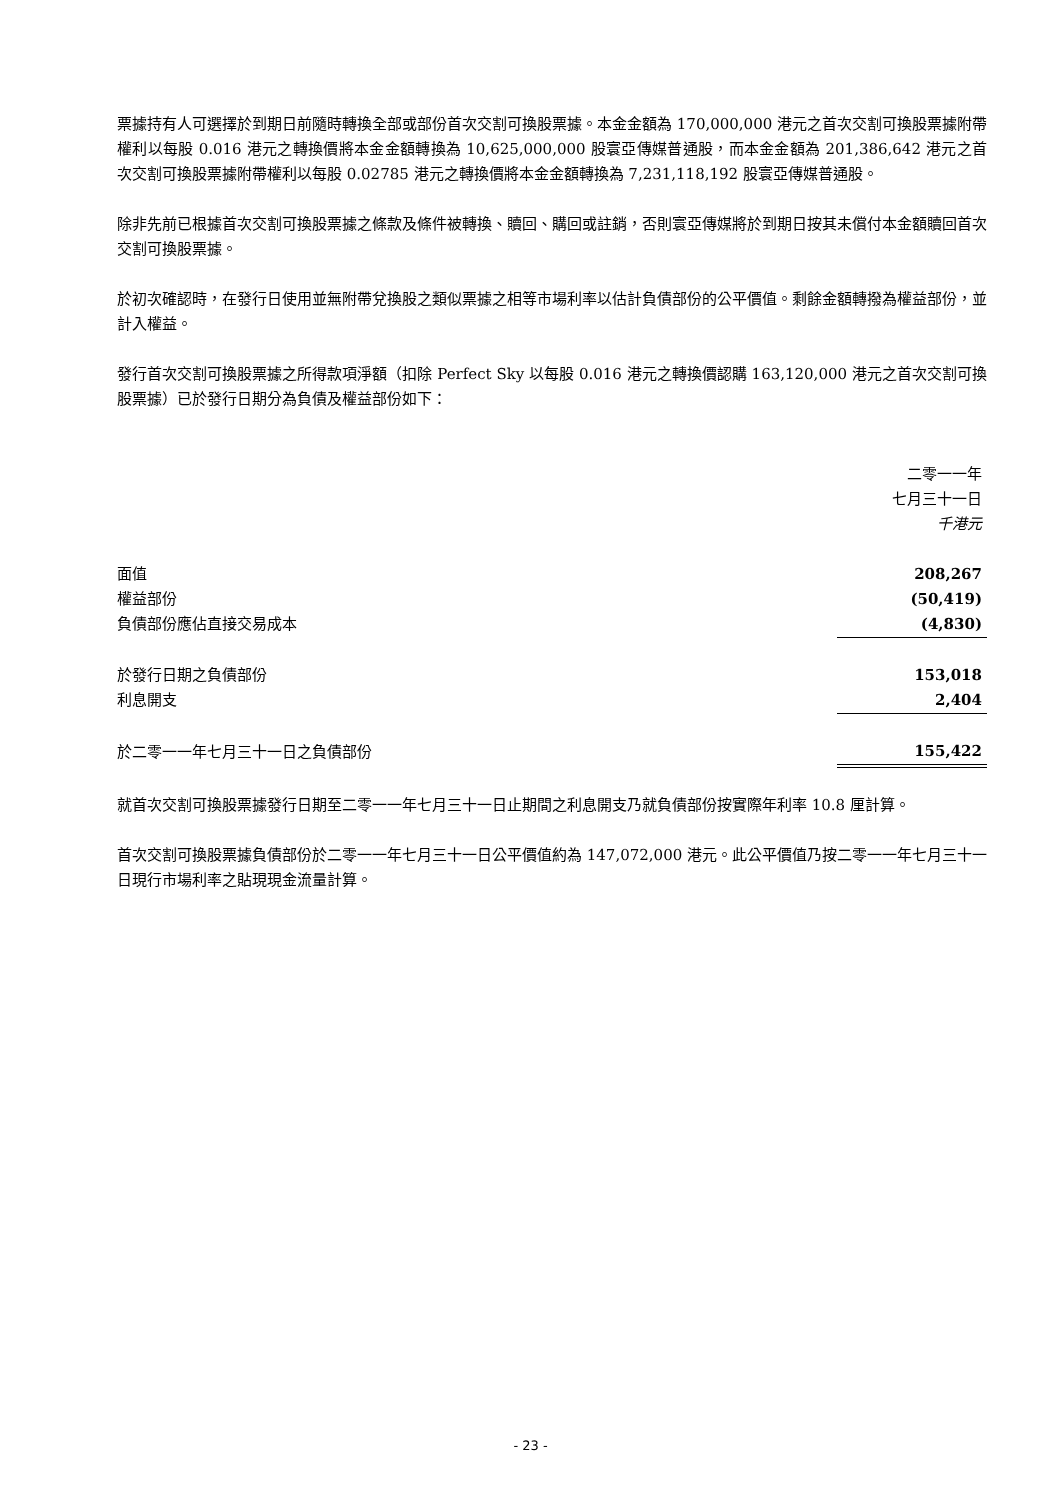票據持有人可選擇於到期日前隨時轉換全部或部份首次交割可換股票據。本金金額為 170,000,000 港元之首次交割可換股票據附帶權利以每股 0.016 港元之轉換價將本金金額轉換為 10,625,000,000 股寰亞傳媒普通股，而本金金額為 201,386,642 港元之首次交割可換股票據附帶權利以每股 0.02785 港元之轉換價將本金金額轉換為 7,231,118,192 股寰亞傳媒普通股。
除非先前已根據首次交割可換股票據之條款及條件被轉換、贖回、購回或註銷，否則寰亞傳媒將於到期日按其未償付本金額贖回首次交割可換股票據。
於初次確認時，在發行日使用並無附帶兌換股之類似票據之相等市場利率以估計負債部份的公平價值。剩餘金額轉撥為權益部份，並計入權益。
發行首次交割可換股票據之所得款項淨額（扣除 Perfect Sky 以每股 0.016 港元之轉換價認購 163,120,000 港元之首次交割可換股票據）已於發行日期分為負債及權益部份如下：
| | 二零一一年 七月三十一日 千港元 |
| 面值 | 208,267 |
| 權益部份 | (50,419) |
| 負債部份應佔直接交易成本 | (4,830) |
| 於發行日期之負債部份 | 153,018 |
| 利息開支 | 2,404 |
| 於二零一一年七月三十一日之負債部份 | 155,422 |
就首次交割可換股票據發行日期至二零一一年七月三十一日止期間之利息開支乃就負債部份按實際年利率 10.8 厘計算。
首次交割可換股票據負債部份於二零一一年七月三十一日公平價值約為 147,072,000 港元。此公平價值乃按二零一一年七月三十一日現行市場利率之貼現現金流量計算。
- 23 -